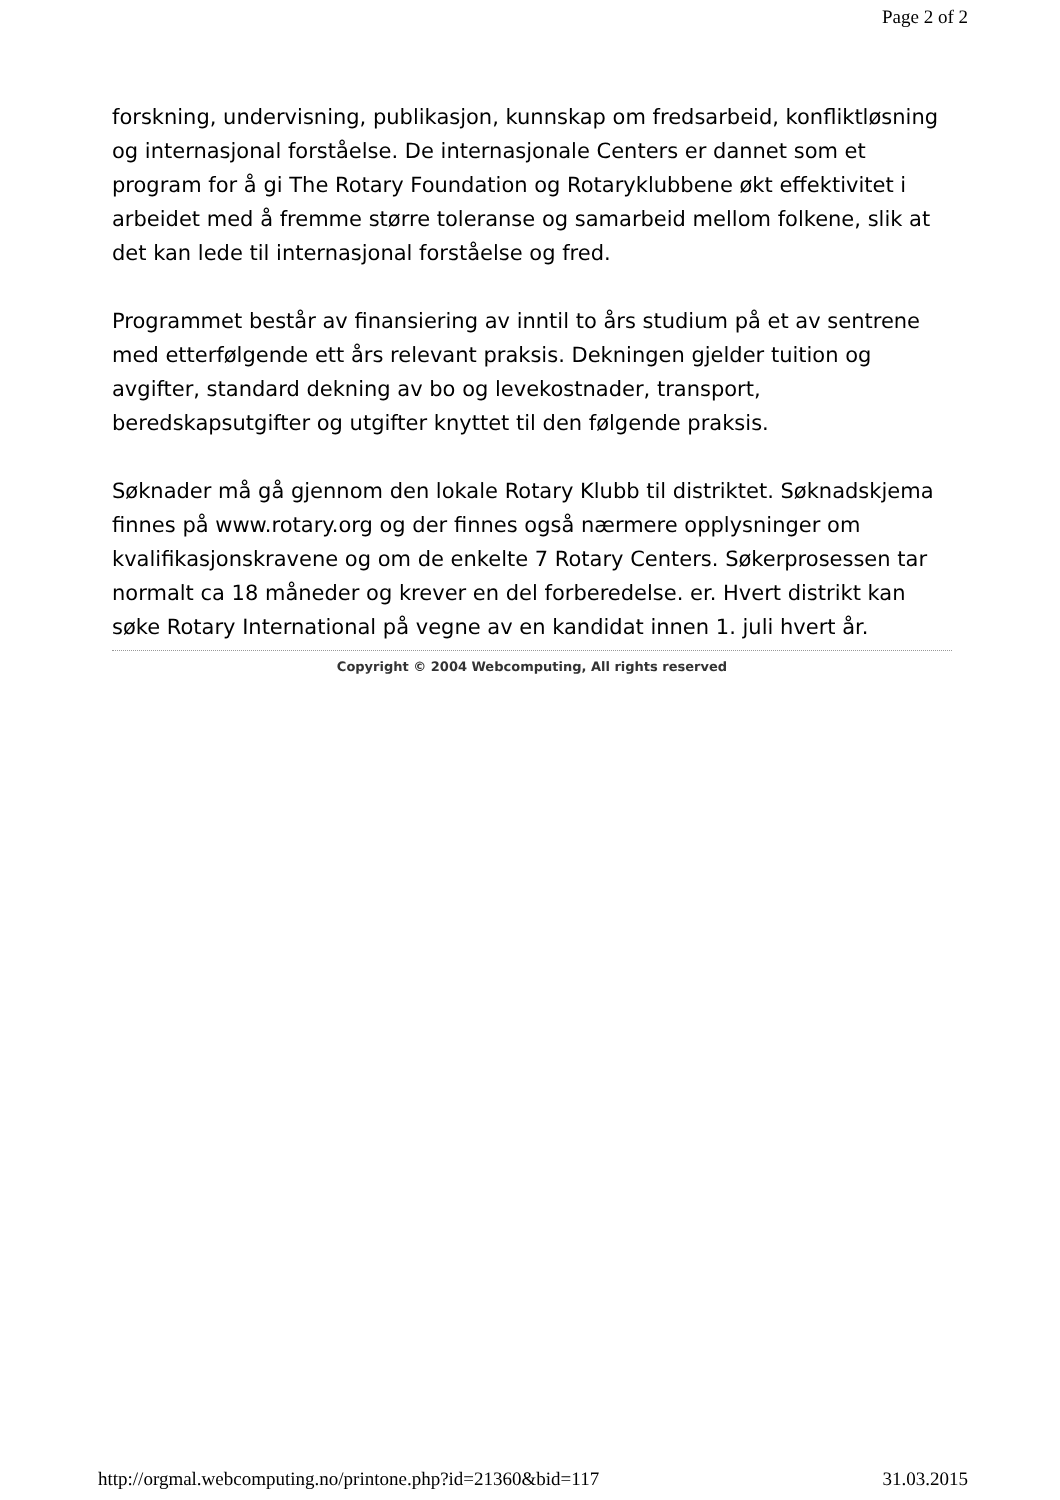Page 2 of 2
forskning, undervisning, publikasjon, kunnskap om fredsarbeid, konfliktløsning og internasjonal forståelse. De internasjonale Centers er dannet som et program for å gi The Rotary Foundation og Rotaryklubbene økt effektivitet i arbeidet med å fremme større toleranse og samarbeid mellom folkene, slik at det kan lede til internasjonal forståelse og fred.
Programmet består av finansiering av inntil to års studium på et av sentrene med etterfølgende ett års relevant praksis. Dekningen gjelder tuition og avgifter, standard dekning av bo og levekostnader, transport, beredskapsutgifter og utgifter knyttet til den følgende praksis.
Søknader må gå gjennom den lokale Rotary Klubb til distriktet. Søknadskjema finnes på www.rotary.org og der finnes også nærmere opplysninger om kvalifikasjonskravene og om de enkelte 7 Rotary Centers. Søkerprosessen tar normalt ca 18 måneder og krever en del forberedelse. er. Hvert distrikt kan søke Rotary International på vegne av en kandidat innen 1. juli hvert år.
Copyright © 2004 Webcomputing, All rights reserved
http://orgmal.webcomputing.no/printone.php?id=21360&bid=117 31.03.2015